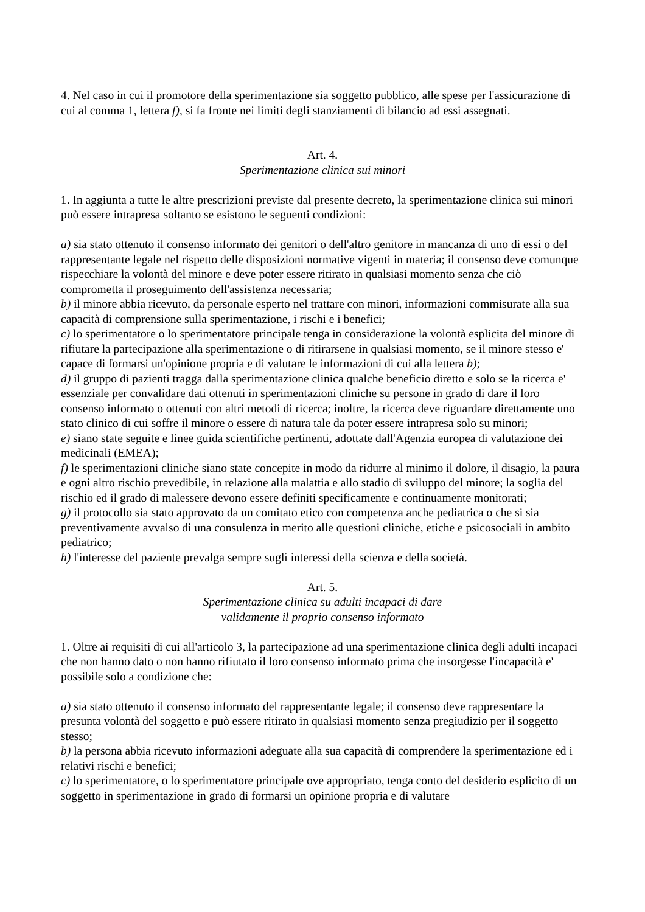4. Nel caso in cui il promotore della sperimentazione sia soggetto pubblico, alle spese per l'assicurazione di cui al comma 1, lettera f), si fa fronte nei limiti degli stanziamenti di bilancio ad essi assegnati.
Art. 4.
Sperimentazione clinica sui minori
1. In aggiunta a tutte le altre prescrizioni previste dal presente decreto, la sperimentazione clinica sui minori può essere intrapresa soltanto se esistono le seguenti condizioni:
a) sia stato ottenuto il consenso informato dei genitori o dell'altro genitore in mancanza di uno di essi o del rappresentante legale nel rispetto delle disposizioni normative vigenti in materia; il consenso deve comunque rispecchiare la volontà del minore e deve poter essere ritirato in qualsiasi momento senza che ciò comprometta il proseguimento dell'assistenza necessaria;
b) il minore abbia ricevuto, da personale esperto nel trattare con minori, informazioni commisurate alla sua capacità di comprensione sulla sperimentazione, i rischi e i benefici;
c) lo sperimentatore o lo sperimentatore principale tenga in considerazione la volontà esplicita del minore di rifiutare la partecipazione alla sperimentazione o di ritirarsene in qualsiasi momento, se il minore stesso e' capace di formarsi un'opinione propria e di valutare le informazioni di cui alla lettera b);
d) il gruppo di pazienti tragga dalla sperimentazione clinica qualche beneficio diretto e solo se la ricerca e' essenziale per convalidare dati ottenuti in sperimentazioni cliniche su persone in grado di dare il loro consenso informato o ottenuti con altri metodi di ricerca; inoltre, la ricerca deve riguardare direttamente uno stato clinico di cui soffre il minore o essere di natura tale da poter essere intrapresa solo su minori;
e) siano state seguite e linee guida scientifiche pertinenti, adottate dall'Agenzia europea di valutazione dei medicinali (EMEA);
f) le sperimentazioni cliniche siano state concepite in modo da ridurre al minimo il dolore, il disagio, la paura e ogni altro rischio prevedibile, in relazione alla malattia e allo stadio di sviluppo del minore; la soglia del rischio ed il grado di malessere devono essere definiti specificamente e continuamente monitorati;
g) il protocollo sia stato approvato da un comitato etico con competenza anche pediatrica o che si sia preventivamente avvalso di una consulenza in merito alle questioni cliniche, etiche e psicosociali in ambito pediatrico;
h) l'interesse del paziente prevalga sempre sugli interessi della scienza e della società.
Art. 5.
Sperimentazione clinica su adulti incapaci di dare
validamente il proprio consenso informato
1. Oltre ai requisiti di cui all'articolo 3, la partecipazione ad una sperimentazione clinica degli adulti incapaci che non hanno dato o non hanno rifiutato il loro consenso informato prima che insorgesse l'incapacità e' possibile solo a condizione che:
a) sia stato ottenuto il consenso informato del rappresentante legale; il consenso deve rappresentare la presunta volontà del soggetto e può essere ritirato in qualsiasi momento senza pregiudizio per il soggetto stesso;
b) la persona abbia ricevuto informazioni adeguate alla sua capacità di comprendere la sperimentazione ed i relativi rischi e benefici;
c) lo sperimentatore, o lo sperimentatore principale ove appropriato, tenga conto del desiderio esplicito di un soggetto in sperimentazione in grado di formarsi un opinione propria e di valutare